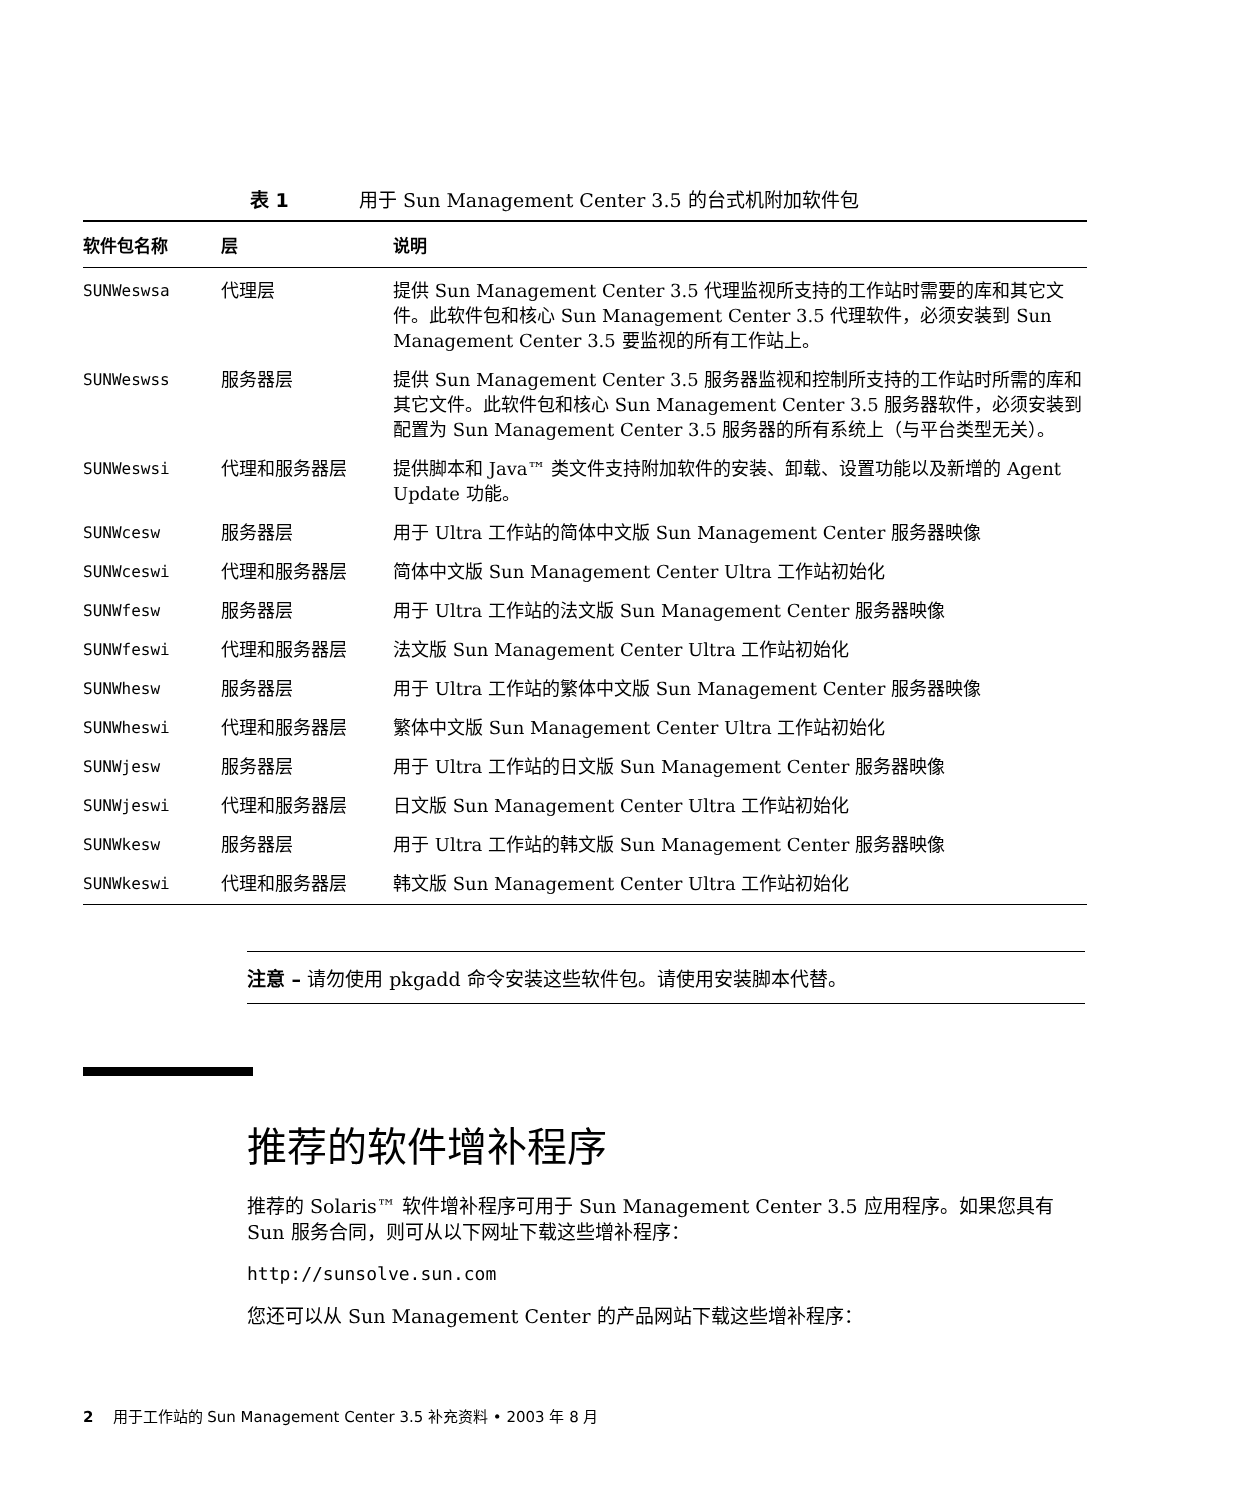表 1 用于 Sun Management Center 3.5 的台式机附加软件包
| 软件包名称 | 层 | 说明 |
| --- | --- | --- |
| SUNWeswsa | 代理层 | 提供 Sun Management Center 3.5 代理监视所支持的工作站时需要的库和其它文件。此软件包和核心 Sun Management Center 3.5 代理软件，必须安装到 Sun Management Center 3.5 要监视的所有工作站上。 |
| SUNWeswss | 服务器层 | 提供 Sun Management Center 3.5 服务器监视和控制所支持的工作站时所需的库和其它文件。此软件包和核心 Sun Management Center 3.5 服务器软件，必须安装到配置为 Sun Management Center 3.5 服务器的所有系统上（与平台类型无关）。 |
| SUNWeswsi | 代理和服务器层 | 提供脚本和 Java™ 类文件支持附加软件的安装、卸载、设置功能以及新增的 Agent Update 功能。 |
| SUNWcesw | 服务器层 | 用于 Ultra 工作站的简体中文版 Sun Management Center 服务器映像 |
| SUNWceswi | 代理和服务器层 | 简体中文版 Sun Management Center Ultra 工作站初始化 |
| SUNWfesw | 服务器层 | 用于 Ultra 工作站的法文版 Sun Management Center 服务器映像 |
| SUNWfeswi | 代理和服务器层 | 法文版 Sun Management Center Ultra 工作站初始化 |
| SUNWhesw | 服务器层 | 用于 Ultra 工作站的繁体中文版 Sun Management Center 服务器映像 |
| SUNWheswi | 代理和服务器层 | 繁体中文版 Sun Management Center Ultra 工作站初始化 |
| SUNWjesw | 服务器层 | 用于 Ultra 工作站的日文版 Sun Management Center 服务器映像 |
| SUNWjeswi | 代理和服务器层 | 日文版 Sun Management Center Ultra 工作站初始化 |
| SUNWkesw | 服务器层 | 用于 Ultra 工作站的韩文版 Sun Management Center 服务器映像 |
| SUNWkeswi | 代理和服务器层 | 韩文版 Sun Management Center Ultra 工作站初始化 |
注意 – 请勿使用 pkgadd 命令安装这些软件包。请使用安装脚本代替。
推荐的软件增补程序
推荐的 Solaris™ 软件增补程序可用于 Sun Management Center 3.5 应用程序。如果您具有 Sun 服务合同，则可从以下网址下载这些增补程序：
http://sunsolve.sun.com
您还可以从 Sun Management Center 的产品网站下载这些增补程序：
2 用于工作站的 Sun Management Center 3.5 补充资料 • 2003 年 8 月